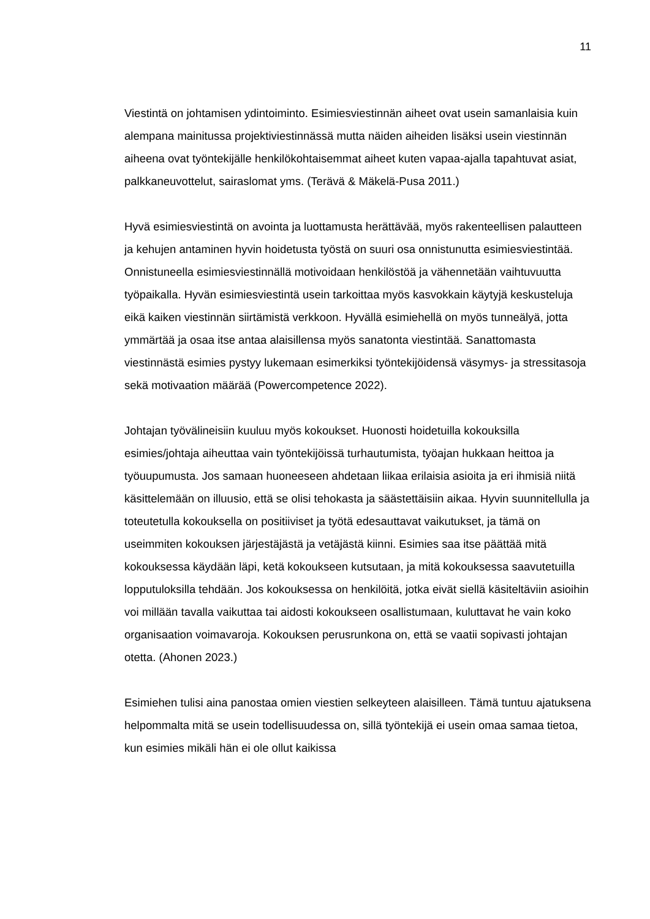11
Viestintä on johtamisen ydintoiminto. Esimiesviestinnän aiheet ovat usein samanlaisia kuin alempana mainitussa projektiviestinnässä mutta näiden aiheiden lisäksi usein viestinnän aiheena ovat työntekijälle henkilökohtaisemmat aiheet kuten vapaa-ajalla tapahtuvat asiat, palkkaneuvottelut, sairaslomat yms. (Terävä & Mäkelä-Pusa 2011.)
Hyvä esimiesviestintä on avointa ja luottamusta herättävää, myös rakenteellisen palautteen ja kehujen antaminen hyvin hoidetusta työstä on suuri osa onnistunutta esimiesviestintää. Onnistuneella esimiesviestinnällä motivoidaan henkilöstöä ja vähennetään vaihtuvuutta työpaikalla. Hyvän esimiesviestintä usein tarkoittaa myös kasvokkain käytyjä keskusteluja eikä kaiken viestinnän siirtämistä verkkoon. Hyvällä esimiehellä on myös tunneälyä, jotta ymmärtää ja osaa itse antaa alaisillensa myös sanatonta viestintää. Sanattomasta viestinnästä esimies pystyy lukemaan esimerkiksi työntekijöidensä väsymys- ja stressitasoja sekä motivaation määrää (Powercompetence 2022).
Johtajan työvälineisiin kuuluu myös kokoukset. Huonosti hoidetuilla kokouksilla esimies/johtaja aiheuttaa vain työntekijöissä turhautumista, työajan hukkaan heittoa ja työuupumusta. Jos samaan huoneeseen ahdetaan liikaa erilaisia asioita ja eri ihmisiä niitä käsittelemään on illuusio, että se olisi tehokasta ja säästettäisiin aikaa. Hyvin suunnitellulla ja toteutetulla kokouksella on positiiviset ja työtä edesauttavat vaikutukset, ja tämä on useimmiten kokouksen järjestäjästä ja vetäjästä kiinni. Esimies saa itse päättää mitä kokouksessa käydään läpi, ketä kokoukseen kutsutaan, ja mitä kokouksessa saavutetuilla lopputuloksilla tehdään. Jos kokouksessa on henkilöitä, jotka eivät siellä käsiteltäviin asioihin voi millään tavalla vaikuttaa tai aidosti kokoukseen osallistumaan, kuluttavat he vain koko organisaation voimavaroja. Kokouksen perusrunkona on, että se vaatii sopivasti johtajan otetta. (Ahonen 2023.)
Esimiehen tulisi aina panostaa omien viestien selkeyteen alaisilleen. Tämä tuntuu ajatuksena helpommalta mitä se usein todellisuudessa on, sillä työntekijä ei usein omaa samaa tietoa, kun esimies mikäli hän ei ole ollut kaikissa